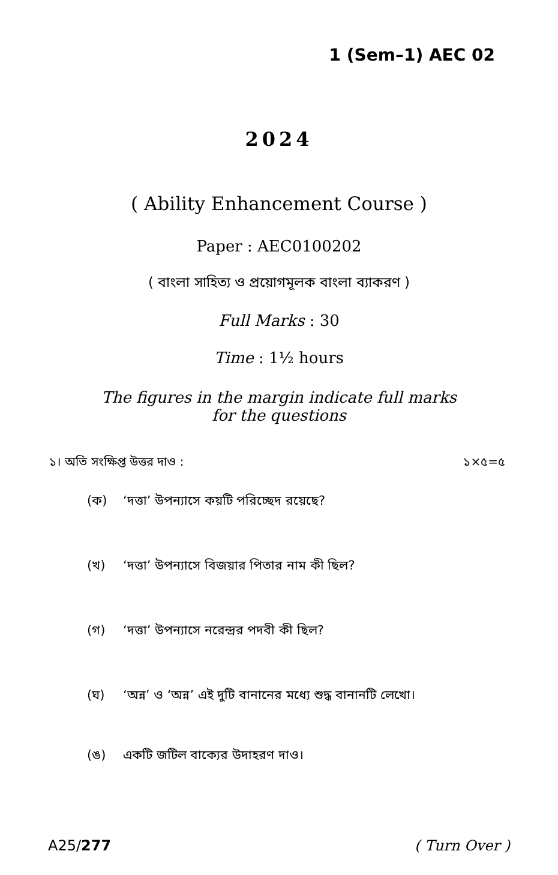1 (Sem–1) AEC 02
2024
( Ability Enhancement Course )
Paper : AEC0100202
( বাংলা সাহিত্য ও প্রয়োগমূলক বাংলা ব্যাকরণ )
Full Marks : 30
Time : 1½ hours
The figures in the margin indicate full marks
for the questions
১। অতি সংক্ষিপ্ত উত্তর দাও : ১×৫=৫
(ক) ‘দত্তা’ উপন্যাসে কয়টি পরিচ্ছেদ রয়েছে?
(খ) ‘দত্তা’ উপন্যাসে বিজয়ার পিতার নাম কী ছিল?
(গ) ‘দত্তা’ উপন্যাসে নরেন্দ্রর পদবী কী ছিল?
(ঘ) ‘অন্ন’ ও ‘অন্ন’ এই দুটি বানানের মধ্যে শুদ্ধ বানানটি লেখো।
(ঙ) একটি জটিল বাক্যের উদাহরণ দাও।
A25/277 ( Turn Over )